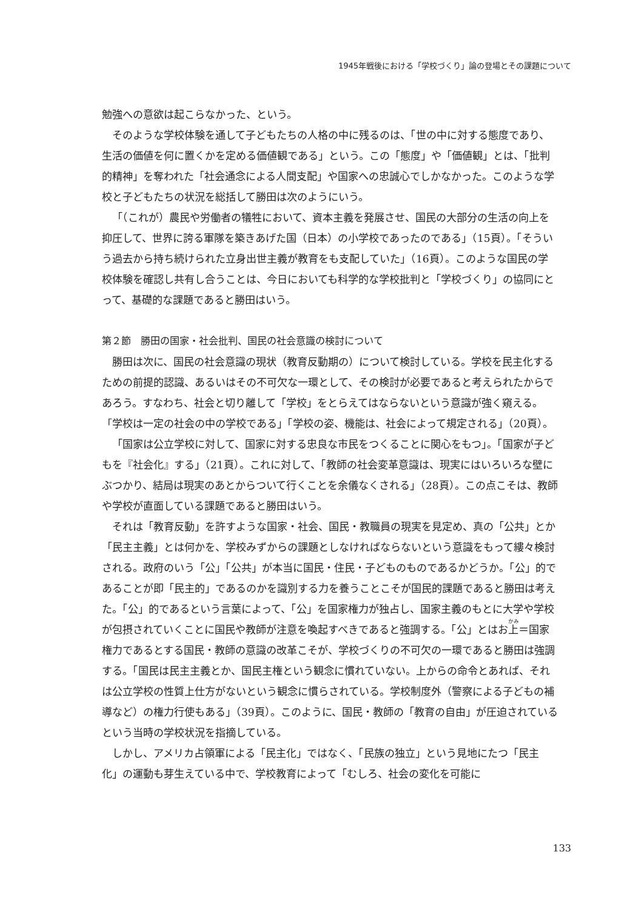1945年戦後における「学校づくり」論の登場とその課題について
勉強への意欲は起こらなかった、という。
そのような学校体験を通して子どもたちの人格の中に残るのは、「世の中に対する態度であり、生活の価値を何に置くかを定める価値観である」という。この「態度」や「価値観」とは、「批判的精神」を奪われた「社会通念による人間支配」や国家への忠誠心でしかなかった。このような学校と子どもたちの状況を総括して勝田は次のようにいう。
「（これが）農民や労働者の犠牲において、資本主義を発展させ、国民の大部分の生活の向上を抑圧して、世界に誇る軍隊を築きあげた国（日本）の小学校であったのである」（15頁）。「そういう過去から持ち続けられた立身出世主義が教育をも支配していた」（16頁）。このような国民の学校体験を確認し共有し合うことは、今日においても科学的な学校批判と「学校づくり」の協同にとって、基礎的な課題であると勝田はいう。
第２節　勝田の国家・社会批判、国民の社会意識の検討について
勝田は次に、国民の社会意識の現状（教育反動期の）について検討している。学校を民主化するための前提的認識、あるいはその不可欠な一環として、その検討が必要であると考えられたからであろう。すなわち、社会と切り離して「学校」をとらえてはならないという意識が強く窺える。「学校は一定の社会の中の学校である」「学校の姿、機能は、社会によって規定される」（20頁）。
「国家は公立学校に対して、国家に対する忠良な市民をつくることに関心をもつ」。「国家が子どもを『社会化』する」（21頁）。これに対して、「教師の社会変革意識は、現実にはいろいろな壁にぶつかり、結局は現実のあとからついて行くことを余儀なくされる」（28頁）。この点こそは、教師や学校が直面している課題であると勝田はいう。
それは「教育反動」を許すような国家・社会、国民・教職員の現実を見定め、真の「公共」とか「民主主義」とは何かを、学校みずからの課題としなければならないという意識をもって縷々検討される。政府のいう「公」「公共」が本当に国民・住民・子どものものであるかどうか。「公」的であることが即「民主的」であるのかを識別する力を養うことこそが国民的課題であると勝田は考えた。「公」的であるという言葉によって、「公」を国家権力が独占し、国家主義のもとに大学や学校が包摂されていくことに国民や教師が注意を喚起すべきであると強調する。「公」とはお上＝国家権力であるとする国民・教師の意識の改革こそが、学校づくりの不可欠の一環であると勝田は強調する。「国民は民主主義とか、国民主権という観念に慣れていない。上からの命令とあれば、それは公立学校の性質上仕方がないという観念に慣らされている。学校制度外（警察による子どもの補導など）の権力行使もある」（39頁）。このように、国民・教師の「教育の自由」が圧迫されているという当時の学校状況を指摘している。
しかし、アメリカ占領軍による「民主化」ではなく、「民族の独立」という見地にたつ「民主化」の運動も芽生えている中で、学校教育によって「むしろ、社会の変化を可能に
133